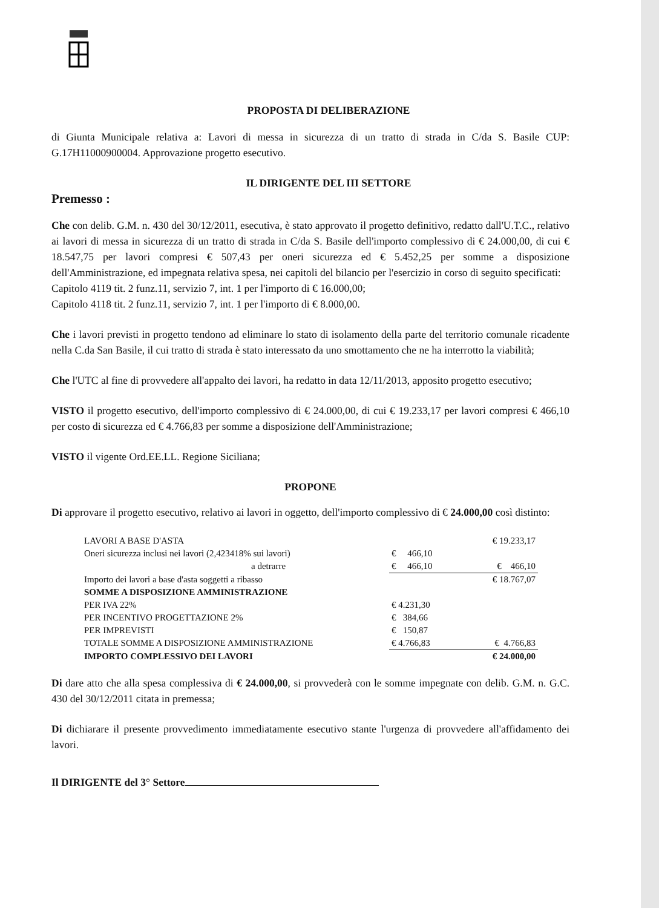PROPOSTA DI DELIBERAZIONE
di Giunta Municipale relativa a: Lavori di messa in sicurezza di un tratto di strada in C/da S. Basile CUP: G.17H11000900004. Approvazione progetto esecutivo.
IL DIRIGENTE DEL III SETTORE
Premesso :
Che con delib. G.M. n. 430 del 30/12/2011, esecutiva, è stato approvato il progetto definitivo, redatto dall'U.T.C., relativo ai lavori di messa in sicurezza di un tratto di strada in C/da S. Basile dell'importo complessivo di € 24.000,00, di cui € 18.547,75 per lavori compresi € 507,43 per oneri sicurezza ed € 5.452,25 per somme a disposizione dell'Amministrazione, ed impegnata relativa spesa, nei capitoli del bilancio per l'esercizio in corso di seguito specificati:
Capitolo 4119 tit. 2 funz.11, servizio 7, int. 1 per l'importo di € 16.000,00;
Capitolo 4118 tit. 2 funz.11, servizio 7, int. 1 per l'importo di € 8.000,00.
Che i lavori previsti in progetto tendono ad eliminare lo stato di isolamento della parte del territorio comunale ricadente nella C.da San Basile, il cui tratto di strada è stato interessato da uno smottamento che ne ha interrotto la viabilità;
Che l'UTC al fine di provvedere all'appalto dei lavori, ha redatto in data 12/11/2013, apposito progetto esecutivo;
VISTO il progetto esecutivo, dell'importo complessivo di € 24.000,00, di cui € 19.233,17 per lavori compresi € 466,10 per costo di sicurezza ed € 4.766,83 per somme a disposizione dell'Amministrazione;
VISTO il vigente Ord.EE.LL. Regione Siciliana;
PROPONE
Di approvare il progetto esecutivo, relativo ai lavori in oggetto, dell'importo complessivo di € 24.000,00 così distinto:
| LAVORI A BASE D'ASTA | | € 19.233,17 |
| Oneri sicurezza inclusi nei lavori (2,423418% sui lavori) | € 466,10 | |
| a detrarre | € 466,10 | € 466,10 |
| Importo dei lavori a base d'asta soggetti a ribasso | | € 18.767,07 |
| SOMME A DISPOSIZIONE AMMINISTRAZIONE | | |
| PER IVA 22% | € 4.231,30 | |
| PER INCENTIVO PROGETTAZIONE 2% | € 384,66 | |
| PER IMPREVISTI | € 150,87 | |
| TOTALE SOMME A DISPOSIZIONE AMMINISTRAZIONE | € 4.766,83 | € 4.766,83 |
| IMPORTO COMPLESSIVO DEI LAVORI | | € 24.000,00 |
Di dare atto che alla spesa complessiva di € 24.000,00, si provvederà con le somme impegnate con delib. G.M. n. G.C. 430 del 30/12/2011 citata in premessa;
Di dichiarare il presente provvedimento immediatamente esecutivo stante l'urgenza di provvedere all'affidamento dei lavori.
Il DIRIGENTE del 3° Settore